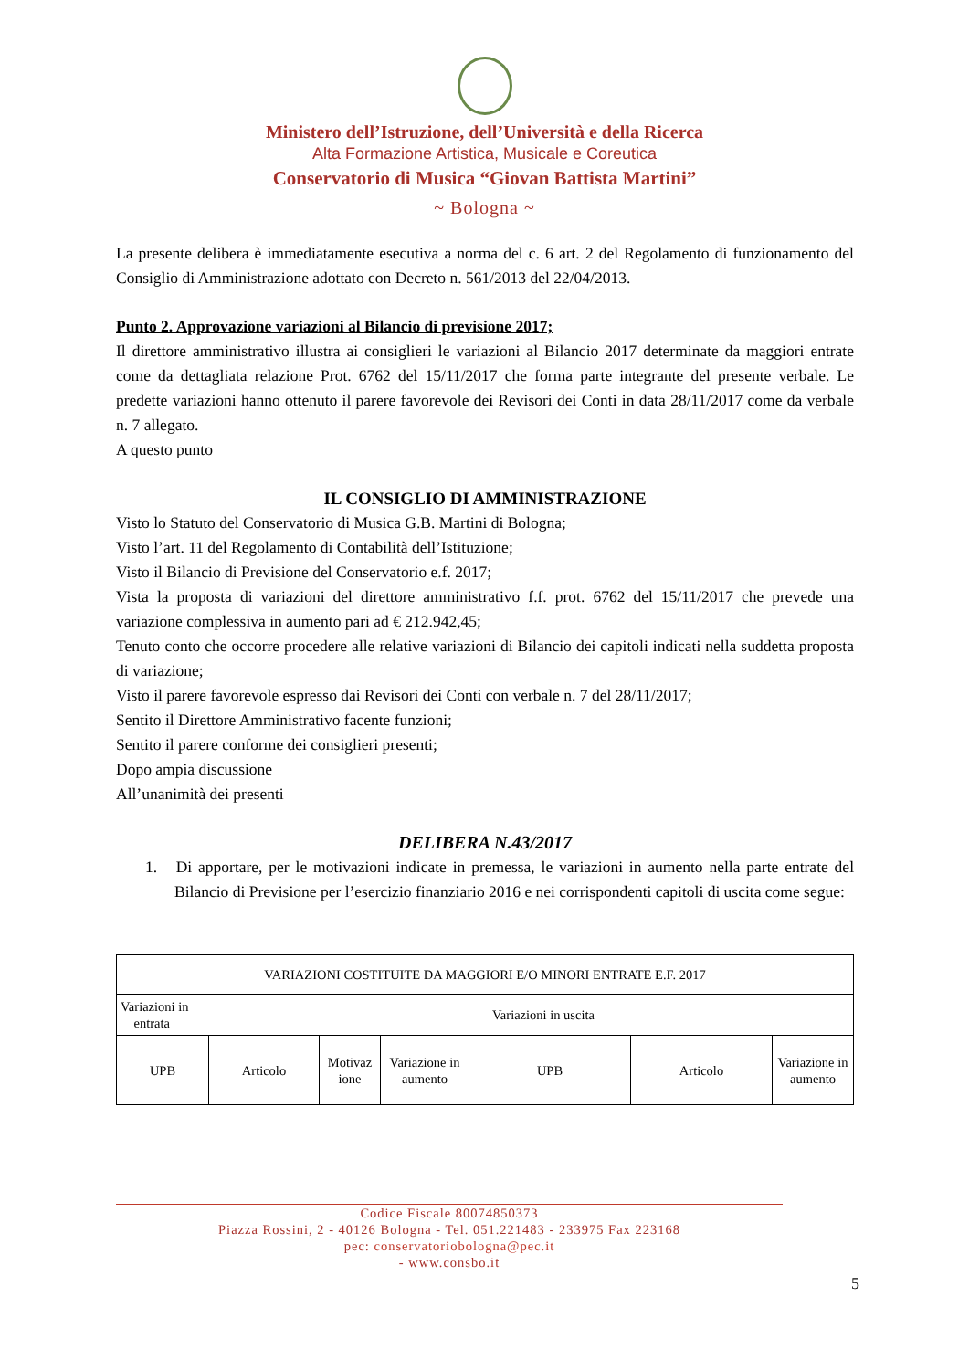Ministero dell’Istruzione, dell’Università e della Ricerca
Alta Formazione Artistica, Musicale e Coreutica
Conservatorio di Musica “Giovan Battista Martini”
~ Bologna ~
La presente delibera è immediatamente esecutiva a norma del c. 6 art. 2 del Regolamento di funzionamento del Consiglio di Amministrazione adottato con Decreto n. 561/2013 del 22/04/2013.
Punto 2. Approvazione variazioni al Bilancio di previsione 2017;
Il direttore amministrativo illustra ai consiglieri le variazioni al Bilancio 2017 determinate da maggiori entrate come da dettagliata relazione Prot. 6762 del 15/11/2017 che forma parte integrante del presente verbale. Le predette variazioni hanno ottenuto il parere favorevole dei Revisori dei Conti in data 28/11/2017 come da verbale n. 7 allegato.
A questo punto
IL CONSIGLIO DI AMMINISTRAZIONE
Visto lo Statuto del Conservatorio di Musica G.B. Martini di Bologna;
Visto l’art. 11 del Regolamento di Contabilità dell’Istituzione;
Visto il Bilancio di Previsione del Conservatorio e.f. 2017;
Vista la proposta di variazioni del direttore amministrativo f.f. prot. 6762 del 15/11/2017 che prevede una variazione complessiva in aumento pari ad € 212.942,45;
Tenuto conto che occorre procedere alle relative variazioni di Bilancio dei capitoli indicati nella suddetta proposta di variazione;
Visto il parere favorevole espresso dai Revisori dei Conti con verbale n. 7 del 28/11/2017;
Sentito il Direttore Amministrativo facente funzioni;
Sentito il parere conforme dei consiglieri presenti;
Dopo ampia discussione
All’unanimità dei presenti
DELIBERA N.43/2017
1. Di apportare, per le motivazioni indicate in premessa, le variazioni in aumento nella parte entrate del Bilancio di Previsione per l’esercizio finanziario 2016 e nei corrispondenti capitoli di uscita come segue:
| VARIAZIONI COSTITUITE DA MAGGIORI E/O MINORI ENTRATE E.F. 2017 | | | | | | |
| Variazioni in entrata | | | | Variazioni in uscita | | |
| UPB | Articolo | Motivaz ione | Variazione in aumento | UPB | Articolo | Variazione in aumento |
Codice Fiscale 80074850373
Piazza Rossini, 2 - 40126 Bologna - Tel. 051.221483 - 233975 Fax 223168
pec: conservatoriobologna@pec.it
- www.consbo.it
5